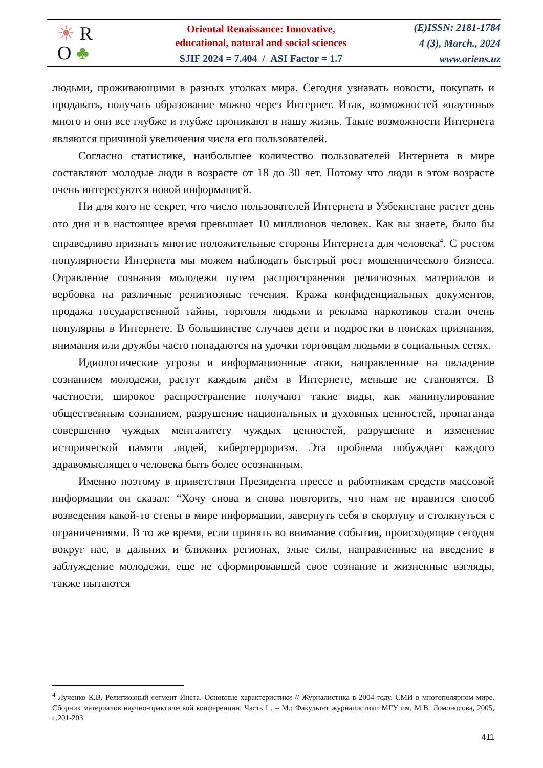☀ R
O ♣
Oriental Renaissance: Innovative,
educational, natural and social sciences
SJIF 2024 = 7.404 / ASI Factor = 1.7
(E)ISSN: 2181-1784
4 (3), March., 2024
www.oriens.uz
людьми, проживающими в разных уголках мира. Сегодня узнавать новости, покупать и продавать, получать образование можно через Интернет. Итак, возможностей «паутины» много и они все глубже и глубже проникают в нашу жизнь. Такие возможности Интернета являются причиной увеличения числа его пользователей.
Согласно статистике, наибольшее количество пользователей Интернета в мире составляют молодые люди в возрасте от 18 до 30 лет. Потому что люди в этом возрасте очень интересуются новой информацией.
Ни для кого не секрет, что число пользователей Интернета в Узбекистане растет день ото дня и в настоящее время превышает 10 миллионов человек. Как вы знаете, было бы справедливо признать многие положительные стороны Интернета для человека<sup>4</sup>. С ростом популярности Интернета мы можем наблюдать быстрый рост мошеннического бизнеса. Отравление сознания молодежи путем распространения религиозных материалов и вербовка на различные религиозные течения. Кража конфиденциальных документов, продажа государственной тайны, торговля людьми и реклама наркотиков стали очень популярны в Интернете. В большинстве случаев дети и подростки в поисках признания, внимания или дружбы часто попадаются на удочки торговцам людьми в социальных сетях.
Идиологические угрозы и информационные атаки, направленные на овладение сознанием молодежи, растут каждым днём в Интернете, меньше не становятся. В частности, широкое распространение получают такие виды, как манипулирование общественным сознанием, разрушение национальных и духовных ценностей, пропаганда совершенно чуждых менталитету чуждых ценностей, разрушение и изменение исторической памяти людей, кибертерроризм. Эта проблема побуждает каждого здравомыслящего человека быть более осознанным.
Именно поэтому в приветствии Президента прессе и работникам средств массовой информации он сказал: “Хочу снова и снова повторить, что нам не нравится способ возведения какой-то стены в мире информации, завернуть себя в скорлупу и столкнуться с ограничениями. В то же время, если принять во внимание события, происходящие сегодня вокруг нас, в дальних и ближних регионах, злые силы, направленные на введение в заблуждение молодежи, еще не сформировавшей свое сознание и жизненные взгляды, также пытаются
<sup>4</sup> Лученко К.В. Религиозный сегмент Инета. Основные характеристики // Журналистика в 2004 году. СМИ в многополярном мире. Сборник материалов научно-практической конференции. Часть I . – М.: Факультет журналистики МГУ им. М.В. Ломоносова, 2005, с.201-203
411